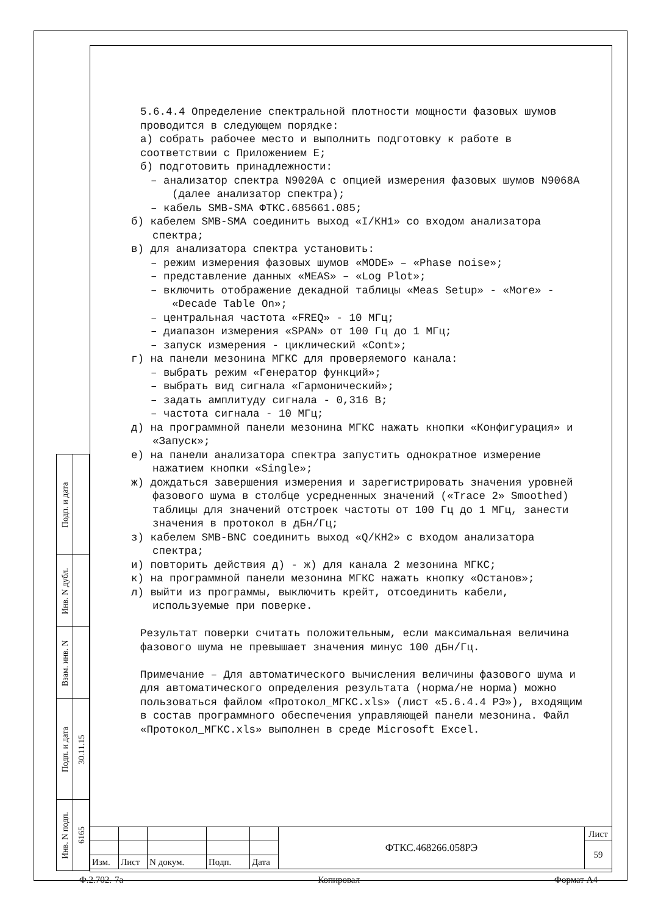5.6.4.4 Определение спектральной плотности мощности фазовых шумов проводится в следующем порядке:
а) собрать рабочее место и выполнить подготовку к работе в соответствии с Приложением Е;
б) подготовить принадлежности:
– анализатор спектра N9020A с опцией измерения фазовых шумов N9068A (далее анализатор спектра);
– кабель SMB-SMA ФТКС.685661.085;
б) кабелем SMB-SMA соединить выход «I/КН1» со входом анализатора спектра;
в) для анализатора спектра установить:
– режим измерения фазовых шумов «MODE» – «Phase noise»;
– представление данных «MEAS» – «Log Plot»;
– включить отображение декадной таблицы «Meas Setup» - «More» - «Decade Table On»;
– центральная частота «FREQ» - 10 МГц;
– диапазон измерения «SPAN» от 100 Гц до 1 МГц;
– запуск измерения - циклический «Cont»;
г) на панели мезонина МГКС для проверяемого канала:
– выбрать режим «Генератор функций»;
– выбрать вид сигнала «Гармонический»;
– задать амплитуду сигнала - 0,316 В;
– частота сигнала - 10 МГц;
д) на программной панели мезонина МГКС нажать кнопки «Конфигурация» и «Запуск»;
е) на панели анализатора спектра запустить однократное измерение нажатием кнопки «Single»;
ж) дождаться завершения измерения и зарегистрировать значения уровней фазового шума в столбце усредненных значений («Trace 2» Smoothed) таблицы для значений отстроек частоты от 100 Гц до 1 МГц, занести значения в протокол в дБн/Гц;
з) кабелем SMB-BNC соединить выход «Q/КН2» с входом анализатора спектра;
и) повторить действия д) - ж) для канала 2 мезонина МГКС;
к) на программной панели мезонина МГКС нажать кнопку «Останов»;
л) выйти из программы, выключить крейт, отсоединить кабели, используемые при поверке.
Результат поверки считать положительным, если максимальная величина фазового шума не превышает значения минус 100 дБн/Гц.
Примечание – Для автоматического вычисления величины фазового шума и для автоматического определения результата (норма/не норма) можно пользоваться файлом «Протокол_МГКС.xls» (лист «5.6.4.4 РЭ»), входящим в состав программного обеспечения управляющей панели мезонина. Файл «Протокол_МГКС.xls» выполнен в среде Microsoft Excel.
| Подп. и дата | |
| Инв. N дубл. | |
| Взам. инв. N | |
| Подп. и дата | 30.11.15 |
| Инв. N подп. | 6165 |
| | | | | | ФТКС.468266.058РЭ | Лист |
| | | | | | | 59 |
| Изм. | Лист | N докум. | Подп. | Дата | | |
Ф.2.702.-7а Копировал Формат А4